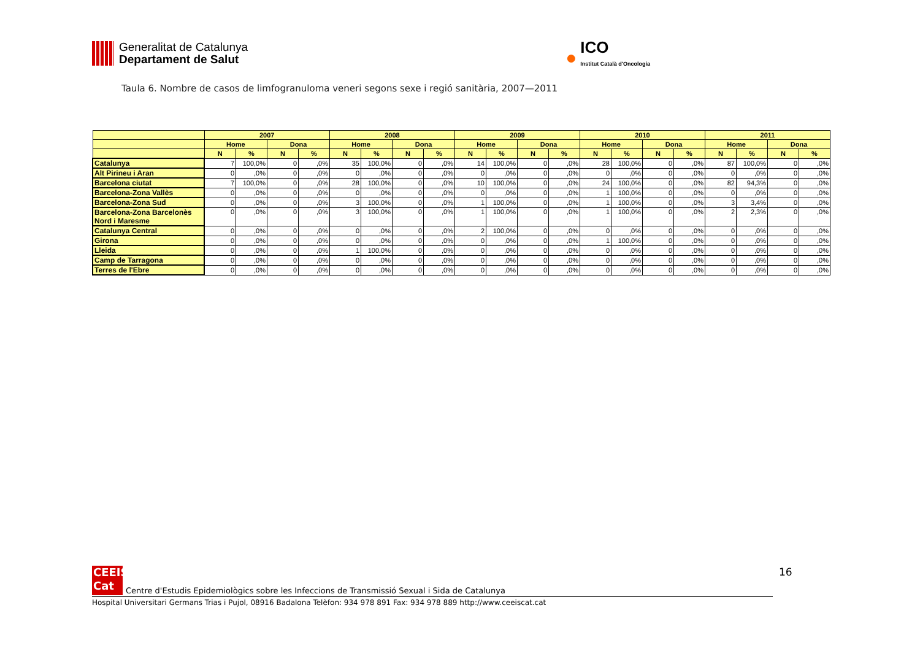Generalitat de Catalunya
Departament de Salut
●
ICO
Institut Català d'Oncologia
Taula 6. Nombre de casos de limfogranuloma veneri segons sexe i regió sanitària, 2007—2011
| | 2007 | | | | 2008 | | | | 2009 | | | | 2010 | | | | 2011 | | | |
| --- | --- | --- | --- | --- | --- | --- | --- | --- | --- | --- | --- | --- | --- | --- | --- | --- | --- | --- | --- | --- |
| | Home | | Dona | | Home | | Dona | | Home | | Dona | | Home | | Dona | | Home | | Dona | |
| | N | % | N | % | N | % | N | % | N | % | N | % | N | % | N | % | N | % | N | % |
| Catalunya | 7 | 100,0% | 0 | ,0% | 35 | 100,0% | 0 | ,0% | 14 | 100,0% | 0 | ,0% | 28 | 100,0% | 0 | ,0% | 87 | 100,0% | 0 | ,0% |
| Alt Pirineu i Aran | 0 | ,0% | 0 | ,0% | 0 | ,0% | 0 | ,0% | 0 | ,0% | 0 | ,0% | 0 | ,0% | 0 | ,0% | 0 | ,0% | 0 | ,0% |
| Barcelona ciutat | 7 | 100,0% | 0 | ,0% | 28 | 100,0% | 0 | ,0% | 10 | 100,0% | 0 | ,0% | 24 | 100,0% | 0 | ,0% | 82 | 94,3% | 0 | ,0% |
| Barcelona-Zona Vallès | 0 | ,0% | 0 | ,0% | 0 | ,0% | 0 | ,0% | 0 | ,0% | 0 | ,0% | 1 | 100,0% | 0 | ,0% | 0 | ,0% | 0 | ,0% |
| Barcelona-Zona Sud | 0 | ,0% | 0 | ,0% | 3 | 100,0% | 0 | ,0% | 1 | 100,0% | 0 | ,0% | 1 | 100,0% | 0 | ,0% | 3 | 3,4% | 0 | ,0% |
| Barcelona-Zona Barcelonès Nord i Maresme | 0 | ,0% | 0 | ,0% | 3 | 100,0% | 0 | ,0% | 1 | 100,0% | 0 | ,0% | 1 | 100,0% | 0 | ,0% | 2 | 2,3% | 0 | ,0% |
| Catalunya Central | 0 | ,0% | 0 | ,0% | 0 | ,0% | 0 | ,0% | 2 | 100,0% | 0 | ,0% | 0 | ,0% | 0 | ,0% | 0 | ,0% | 0 | ,0% |
| Girona | 0 | ,0% | 0 | ,0% | 0 | ,0% | 0 | ,0% | 0 | ,0% | 0 | ,0% | 1 | 100,0% | 0 | ,0% | 0 | ,0% | 0 | ,0% |
| Lleida | 0 | ,0% | 0 | ,0% | 1 | 100,0% | 0 | ,0% | 0 | ,0% | 0 | ,0% | 0 | ,0% | 0 | ,0% | 0 | ,0% | 0 | ,0% |
| Camp de Tarragona | 0 | ,0% | 0 | ,0% | 0 | ,0% | 0 | ,0% | 0 | ,0% | 0 | ,0% | 0 | ,0% | 0 | ,0% | 0 | ,0% | 0 | ,0% |
| Terres de l'Ebre | 0 | ,0% | 0 | ,0% | 0 | ,0% | 0 | ,0% | 0 | ,0% | 0 | ,0% | 0 | ,0% | 0 | ,0% | 0 | ,0% | 0 | ,0% |
16
CEEIS
Cat
Centre d'Estudis Epidemiològics sobre les Infeccions de Transmissió Sexual i Sida de Catalunya
Hospital Universitari Germans Trias i Pujol, 08916 Badalona Telèfon: 934 978 891 Fax: 934 978 889 http://www.ceeiscat.cat